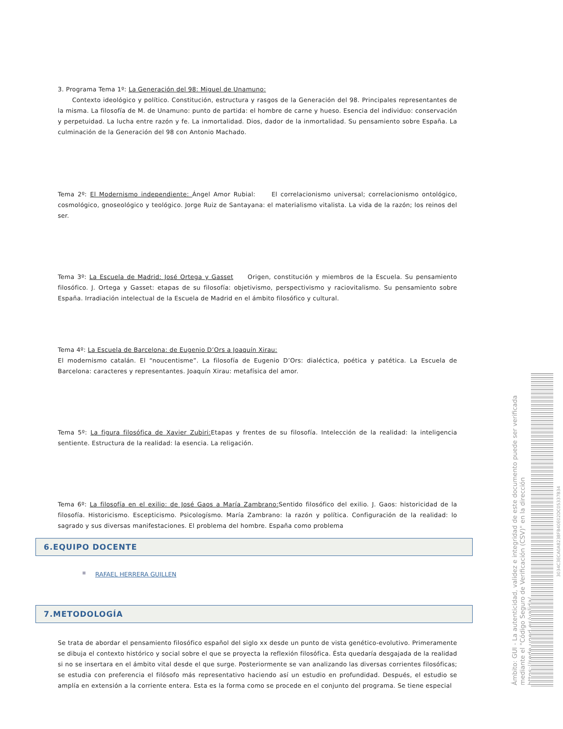3. Programa Tema 1º: La Generación del 98: Miguel de Unamuno:
Contexto ideológico y político. Constitución, estructura y rasgos de la Generación del 98. Principales representantes de la misma. La filosofía de M. de Unamuno: punto de partida: el hombre de carne y hueso. Esencia del individuo: conservación y perpetuidad. La lucha entre razón y fe. La inmortalidad. Dios, dador de la inmortalidad. Su pensamiento sobre España. La culminación de la Generación del 98 con Antonio Machado.
Tema 2º: El Modernismo independiente: Ángel Amor Rubial: El correlacionismo universal; correlacionismo ontológico, cosmológico, gnoseológico y teológico. Jorge Ruiz de Santayana: el materialismo vitalista. La vida de la razón; los reinos del ser.
Tema 3º: La Escuela de Madrid: José Ortega y Gasset Origen, constitución y miembros de la Escuela. Su pensamiento filosófico. J. Ortega y Gasset: etapas de su filosofía: objetivismo, perspectivismo y raciovitalismo. Su pensamiento sobre España. Irradiación intelectual de la Escuela de Madrid en el ámbito filosófico y cultural.
Tema 4º: La Escuela de Barcelona: de Eugenio D’Ors a Joaquín Xirau:
El modernismo catalán. El “noucentisme”. La filosofía de Eugenio D’Ors: dialéctica, poética y patética. La Escuela de Barcelona: caracteres y representantes. Joaquín Xirau: metafísica del amor.
Tema 5º: La figura filosófica de Xavier Zubiri: Etapas y frentes de su filosofía. Intelección de la realidad: la inteligencia sentiente. Estructura de la realidad: la esencia. La religación.
Tema 6º: La filosofía en el exilio: de José Gaos a María Zambrano: Sentido filosófico del exilio. J. Gaos: historicidad de la filosofía. Historicismo. Escepticismo. Psicologísmo. María Zambrano: la razón y política. Configuración de la realidad: lo sagrado y sus diversas manifestaciones. El problema del hombre. España como problema
6.EQUIPO DOCENTE
RAFAEL HERRERA GUILLEN
7.METODOLOGÍA
Se trata de abordar el pensamiento filosófico español del siglo xx desde un punto de vista genético-evolutivo. Primeramente se dibuja el contexto histórico y social sobre el que se proyecta la reflexión filosófica. Ésta quedaría desgajada de la realidad si no se insertara en el ámbito vital desde el que surge. Posteriormente se van analizando las diversas corrientes filosóficas; se estudia con preferencia el filósofo más representativo haciendo así un estudio en profundidad. Después, el estudio se amplía en extensión a la corriente entera. Esta es la forma como se procede en el conjunto del programa. Se tiene especial
Ámbito: GUI - La autenticidad, validez e integridad de este documento puede ser verificada mediante el "Código Seguro de Verificación (CSV)" en la dirección https://sede.uned.es/valida/
3034C3ECA0A8238FB40E02DC05337B34